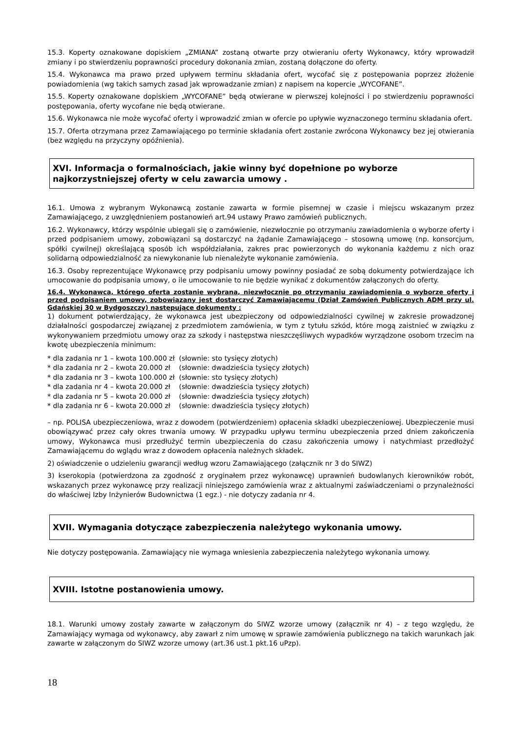15.3. Koperty oznakowane dopiskiem „ZMIANA” zostaną otwarte przy otwieraniu oferty Wykonawcy, który wprowadził zmiany i po stwierdzeniu poprawności procedury dokonania zmian, zostaną dołączone do oferty.
15.4. Wykonawca ma prawo przed upływem terminu składania ofert, wycofać się z postępowania poprzez złożenie powiadomienia (wg takich samych zasad jak wprowadzanie zmian) z napisem na kopercie „WYCOFANE”.
15.5. Koperty oznakowane dopiskiem „WYCOFANE” będą otwierane w pierwszej kolejności i po stwierdzeniu poprawności postępowania, oferty wycofane nie będą otwierane.
15.6. Wykonawca nie może wycofać oferty i wprowadzić zmian w ofercie po upływie wyznaczonego terminu składania ofert.
15.7. Oferta otrzymana przez Zamawiającego po terminie składania ofert zostanie zwrócona Wykonawcy bez jej otwierania (bez względu na przyczyny opóźnienia).
XVI. Informacja o formalnościach, jakie winny być dopełnione po wyborze najkorzystniejszej oferty w celu zawarcia umowy .
16.1. Umowa z wybranym Wykonawcą zostanie zawarta w formie pisemnej w czasie i miejscu wskazanym przez Zamawiającego, z uwzględnieniem postanowień art.94 ustawy Prawo zamówień publicznych.
16.2. Wykonawcy, którzy wspólnie ubiegali się o zamówienie, niezwłocznie po otrzymaniu zawiadomienia o wyborze oferty i przed podpisaniem umowy, zobowiązani są dostarczyć na żądanie Zamawiającego – stosowną umowę (np. konsorcjum, spółki cywilnej) określającą sposób ich współdziałania, zakres prac powierzonych do wykonania każdemu z nich oraz solidarną odpowiedzialność za niewykonanie lub nienależyte wykonanie zamówienia.
16.3. Osoby reprezentujące Wykonawcę przy podpisaniu umowy powinny posiadać ze sobą dokumenty potwierdzające ich umocowanie do podpisania umowy, o ile umocowanie to nie będzie wynikać z dokumentów załączonych do oferty.
16.4. Wykonawca, którego oferta zostanie wybrana, niezwłocznie po otrzymaniu zawiadomienia o wyborze oferty i przed podpisaniem umowy, zobowiązany jest dostarczyć Zamawiającemu (Dział Zamówień Publicznych ADM przy ul. Gdańskiej 30 w Bydgoszczy) następujące dokumenty :
1) dokument potwierdzający, że wykonawca jest ubezpieczony od odpowiedzialności cywilnej w zakresie prowadzonej działalności gospodarczej związanej z przedmiotem zamówienia, w tym z tytułu szkód, które mogą zaistnieć w związku z wykonywaniem przedmiotu umowy oraz za szkody i następstwa nieszczęśliwych wypadków wyrządzone osobom trzecim na kwotę ubezpieczenia minimum:
* dla zadania nr 1 – kwota 100.000 zł (słownie: sto tysięcy złotych)
* dla zadania nr 2 – kwota 20.000 zł (słownie: dwadzieścia tysięcy złotych)
* dla zadania nr 3 – kwota 100.000 zł (słownie: sto tysięcy złotych)
* dla zadania nr 4 – kwota 20.000 zł (słownie: dwadzieścia tysięcy złotych)
* dla zadania nr 5 – kwota 20.000 zł (słownie: dwadzieścia tysięcy złotych)
* dla zadania nr 6 – kwota 20.000 zł (słownie: dwadzieścia tysięcy złotych)
– np. POLISA ubezpieczeniowa, wraz z dowodem (potwierdzeniem) opłacenia składki ubezpieczeniowej. Ubezpieczenie musi obowiązywać przez cały okres trwania umowy. W przypadku upływu terminu ubezpieczenia przed dniem zakończenia umowy, Wykonawca musi przedłużyć termin ubezpieczenia do czasu zakończenia umowy i natychmiast przedłożyć Zamawiającemu do wglądu wraz z dowodem opłacenia należnych składek.
2) oświadczenie o udzieleniu gwarancji według wzoru Zamawiającego (załącznik nr 3 do SIWZ)
3) kserokopia (potwierdzona za zgodność z oryginałem przez wykonawcę) uprawnień budowlanych kierowników robót, wskazanych przez wykonawcę przy realizacji niniejszego zamówienia wraz z aktualnymi zaświadczeniami o przynależności do właściwej Izby Inżynierów Budownictwa (1 egz.) - nie dotyczy zadania nr 4.
XVII. Wymagania dotyczące zabezpieczenia należytego wykonania umowy.
Nie dotyczy postępowania. Zamawiający nie wymaga wniesienia zabezpieczenia należytego wykonania umowy.
XVIII. Istotne postanowienia umowy.
18.1. Warunki umowy zostały zawarte w załączonym do SIWZ wzorze umowy (załącznik nr 4) – z tego względu, że Zamawiający wymaga od wykonawcy, aby zawarł z nim umowę w sprawie zamówienia publicznego na takich warunkach jak zawarte w załączonym do SIWZ wzorze umowy (art.36 ust.1 pkt.16 uPzp).
18